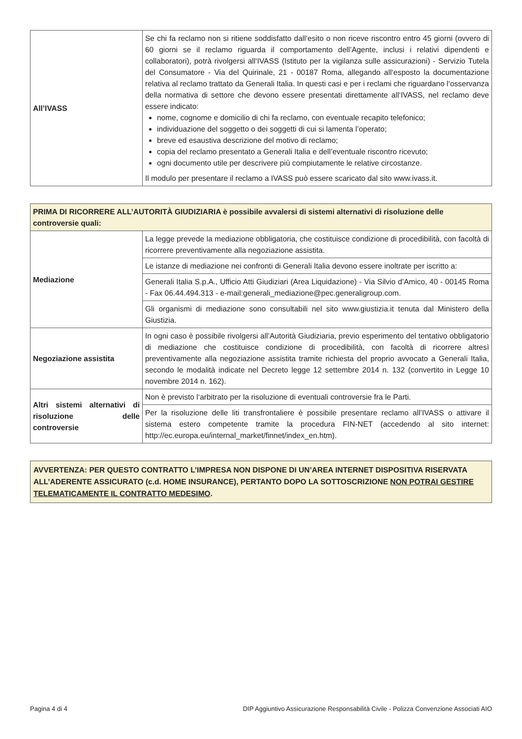| All’IVASS | Se chi fa reclamo non si ritiene soddisfatto dall‘esito o non riceve riscontro entro 45 giorni (ovvero di 60 giorni se il reclamo riguarda il comportamento dell’Agente, inclusi i relativi dipendenti e collaboratori), potrà rivolgersi all‘IVASS (Istituto per la vigilanza sulle assicurazioni) - Servizio Tutela del Consumatore - Via del Quirinale, 21 - 00187 Roma, allegando all‘esposto la documentazione relativa al reclamo trattato da Generali Italia. In questi casi e per i reclami che riguardano l‘osservanza della normativa di settore che devono essere presentati direttamente all‘IVASS, nel reclamo deve essere indicato: nome, cognome e domicilio di chi fa reclamo, con eventuale recapito telefonico; individuazione del soggetto o dei soggetti di cui si lamenta l’operato; breve ed esaustiva descrizione del motivo di reclamo; copia del reclamo presentato a Generali Italia e dell’eventuale riscontro ricevuto; ogni documento utile per descrivere più compiutamente le relative circostanze. Il modulo per presentare il reclamo a IVASS può essere scaricato dal sito www.ivass.it. |
| PRIMA DI RICORRERE ALL’AUTORITÀ GIUDIZIARIA è possibile avvalersi di sistemi alternativi di risoluzione delle controversie quali: | |
| --- | --- |
| Mediazione | La legge prevede la mediazione obbligatoria, che costituisce condizione di procedibilità, con facoltà di ricorrere preventivamente alla negoziazione assistita. |
| | Le istanze di mediazione nei confronti di Generali Italia devono essere inoltrate per iscritto a: |
| | Generali Italia S.p.A., Ufficio Atti Giudiziari (Area Liquidazione) - Via Silvio d’Amico, 40 - 00145 Roma - Fax 06.44.494.313 - e-mail:generali_mediazione@pec.generaligroup.com. |
| | Gli organismi di mediazione sono consultabili nel sito www.giustizia.it tenuta dal Ministero della Giustizia. |
| Negoziazione assistita | In ogni caso è possibile rivolgersi all’Autorità Giudiziaria, previo esperimento del tentativo obbligatorio di mediazione che costituisce condizione di procedibilità, con facoltà di ricorrere altresì preventivamente alla negoziazione assistita tramite richiesta del proprio avvocato a Generali Italia, secondo le modalità indicate nel Decreto legge 12 settembre 2014 n. 132 (convertito in Legge 10 novembre 2014 n. 162). |
| Altri sistemi alternativi di risoluzione delle controversie | Non è previsto l‘arbitrato per la risoluzione di eventuali controversie fra le Parti. |
| | Per la risoluzione delle liti transfrontaliere è possibile presentare reclamo all’IVASS o attivare il sistema estero competente tramite la procedura FIN-NET (accedendo al sito internet: http://ec.europa.eu/internal_market/finnet/index_en.htm). |
AVVERTENZA: PER QUESTO CONTRATTO L’IMPRESA NON DISPONE DI UN’AREA INTERNET DISPOSITIVA RISERVATA ALL’ADERENTE ASSICURATO (c.d. HOME INSURANCE), PERTANTO DOPO LA SOTTOSCRIZIONE NON POTRAI GESTIRE TELEMATICAMENTE IL CONTRATTO MEDESIMO.
Pagina 4 di 4 DIP Aggiuntivo Assicurazione Responsabilità Civile - Polizza Convenzione Associati AIO